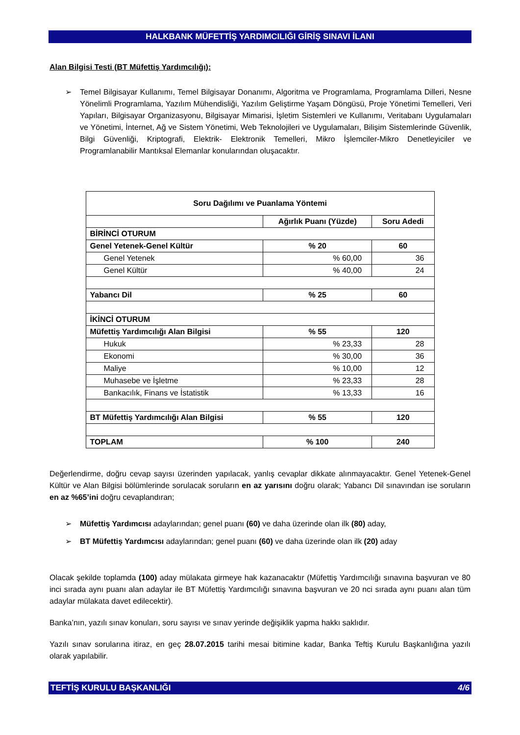HALKBANK MÜFETTİŞ YARDIMCILIĞI GİRİŞ SINAVI İLANI
Alan Bilgisi Testi (BT Müfettiş Yardımcılığı):
➢ Temel Bilgisayar Kullanımı, Temel Bilgisayar Donanımı, Algoritma ve Programlama, Programlama Dilleri, Nesne Yönelimli Programlama, Yazılım Mühendisliği, Yazılım Geliştirme Yaşam Döngüsü, Proje Yönetimi Temelleri, Veri Yapıları, Bilgisayar Organizasyonu, Bilgisayar Mimarisi, İşletim Sistemleri ve Kullanımı, Veritabanı Uygulamaları ve Yönetimi, İnternet, Ağ ve Sistem Yönetimi, Web Teknolojileri ve Uygulamaları, Bilişim Sistemlerinde Güvenlik, Bilgi Güvenliği, Kriptografi, Elektrik- Elektronik Temelleri, Mikro İşlemciler-Mikro Denetleyiciler ve Programlanabilir Mantıksal Elemanlar konularından oluşacaktır.
| Soru Dağılımı ve Puanlama Yöntemi | | |
| --- | --- | --- |
| | Ağırlık Puanı (Yüzde) | Soru Adedi |
| BİRİNCİ OTURUM | | |
| Genel Yetenek-Genel Kültür | % 20 | 60 |
| Genel Yetenek | % 60,00 | 36 |
| Genel Kültür | % 40,00 | 24 |
| Yabancı Dil | % 25 | 60 |
| İKİNCİ OTURUM | | |
| Müfettiş Yardımcılığı Alan Bilgisi | % 55 | 120 |
| Hukuk | % 23,33 | 28 |
| Ekonomi | % 30,00 | 36 |
| Maliye | % 10,00 | 12 |
| Muhasebe ve İşletme | % 23,33 | 28 |
| Bankacılık, Finans ve İstatistik | % 13,33 | 16 |
| BT Müfettiş Yardımcılığı Alan Bilgisi | % 55 | 120 |
| TOPLAM | % 100 | 240 |
Değerlendirme, doğru cevap sayısı üzerinden yapılacak, yanlış cevaplar dikkate alınmayacaktır. Genel Yetenek-Genel Kültür ve Alan Bilgisi bölümlerinde sorulacak soruların en az yarısını doğru olarak; Yabancı Dil sınavından ise soruların en az %65’ini doğru cevaplandıran;
➢ Müfettiş Yardımcısı adaylarından; genel puanı (60) ve daha üzerinde olan ilk (80) aday,
➢ BT Müfettiş Yardımcısı adaylarından; genel puanı (60) ve daha üzerinde olan ilk (20) aday
Olacak şekilde toplamda (100) aday mülakata girmeye hak kazanacaktır (Müfettiş Yardımcılığı sınavına başvuran ve 80 inci sırada aynı puanı alan adaylar ile BT Müfettiş Yardımcılığı sınavına başvuran ve 20 nci sırada aynı puanı alan tüm adaylar mülakata davet edilecektir).
Banka’nın, yazılı sınav konuları, soru sayısı ve sınav yerinde değişiklik yapma hakkı saklıdır.
Yazılı sınav sorularına itiraz, en geç 28.07.2015 tarihi mesai bitimine kadar, Banka Teftiş Kurulu Başkanlığına yazılı olarak yapılabilir.
TEFTİŞ KURULU BAŞKANLIĞI 4/6